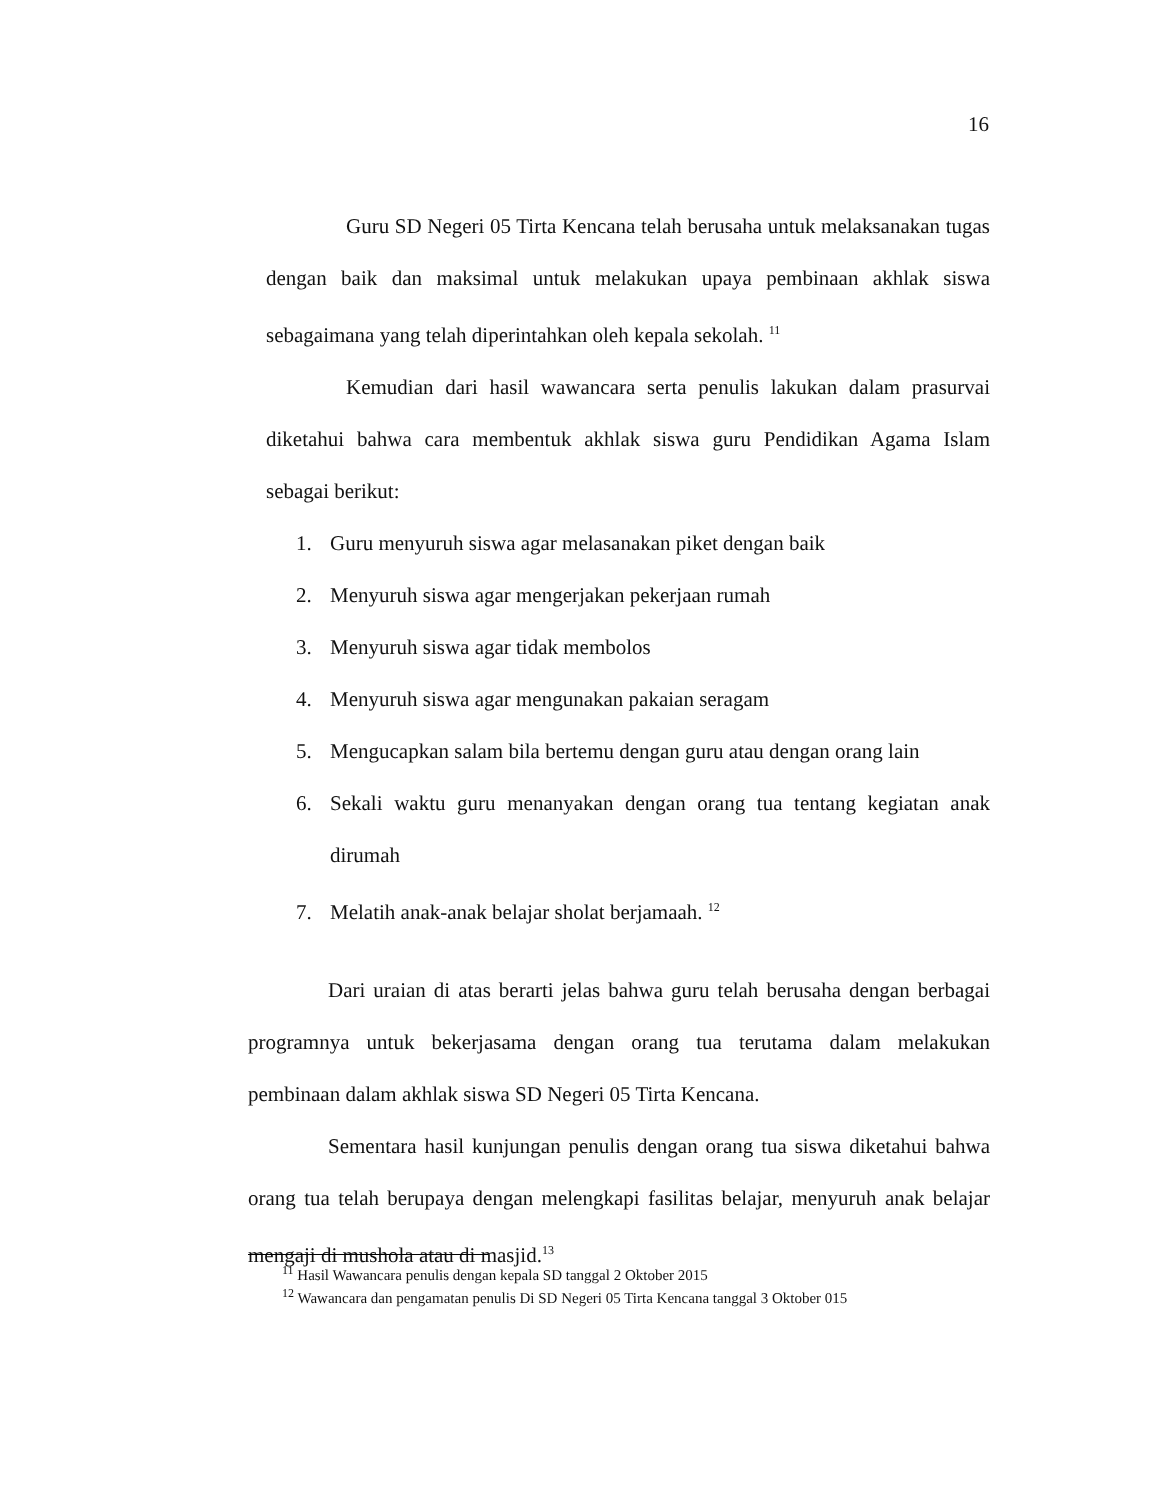16
Guru SD Negeri 05 Tirta Kencana telah berusaha untuk melaksanakan tugas dengan baik dan maksimal untuk melakukan upaya pembinaan akhlak siswa sebagaimana yang telah diperintahkan oleh kepala sekolah. <sup>11</sup>
Kemudian dari hasil wawancara serta penulis lakukan dalam prasurvai diketahui bahwa cara membentuk akhlak siswa guru Pendidikan Agama Islam sebagai berikut:
1. Guru menyuruh siswa agar melasanakan piket dengan baik
2. Menyuruh siswa agar mengerjakan pekerjaan rumah
3. Menyuruh siswa agar tidak membolos
4. Menyuruh siswa agar mengunakan pakaian seragam
5. Mengucapkan salam bila bertemu dengan guru atau dengan orang lain
6. Sekali waktu guru menanyakan dengan orang tua tentang kegiatan anak dirumah
7. Melatih anak-anak belajar sholat berjamaah. <sup>12</sup>
Dari uraian di atas berarti jelas bahwa guru telah berusaha dengan berbagai programnya untuk bekerjasama dengan orang tua terutama dalam melakukan pembinaan dalam akhlak siswa SD Negeri 05 Tirta Kencana.
Sementara hasil kunjungan penulis dengan orang tua siswa diketahui bahwa orang tua telah berupaya dengan melengkapi fasilitas belajar, menyuruh anak belajar mengaji di mushola atau di masjid.<sup>13</sup>
<sup>11</sup> Hasil Wawancara penulis dengan kepala SD tanggal 2 Oktober 2015
<sup>12</sup> Wawancara dan pengamatan penulis Di SD Negeri 05 Tirta Kencana tanggal 3 Oktober 015